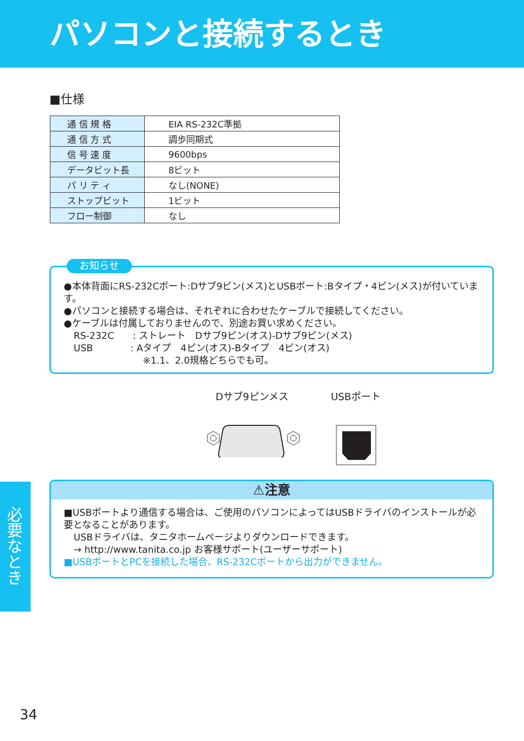パソコンと接続するとき
■仕様
| 通 信 規 格 | EIA RS-232C準拠 |
| 通 信 方 式 | 調歩同期式 |
| 信 号 速 度 | 9600bps |
| データビット長 | 8ビット |
| パ リ テ ィ | なし(NONE) |
| ストップビット | 1ビット |
| フロー制御 | なし |
お知らせ
●本体背面にRS-232Cポート:Dサブ9ピン(メス)とUSBポート:Bタイプ・4ピン(メス)が付いています。
●パソコンと接続する場合は、それぞれに合わせたケーブルで接続してください。
●ケーブルは付属しておりませんので、別途お買い求めください。
RS-232C　　: ストレート　Dサブ9ピン(オス)-Dサブ9ピン(メス)
USB　　　　: Aタイプ　4ピン(オス)-Bタイプ　4ピン(オス)
※1.1、2.0規格どちらでも可。
Dサブ9ピンメス
USBポート
⚠注意
■USBポートより通信する場合は、ご使用のパソコンによってはUSBドライバのインストールが必要となることがあります。
USBドライバは、タニタホームページよりダウンロードできます。
→ http://www.tanita.co.jp お客様サポート(ユーザーサポート)
■USBポートとPCを接続した場合、RS-232Cポートから出力ができません。
必要なとき
34